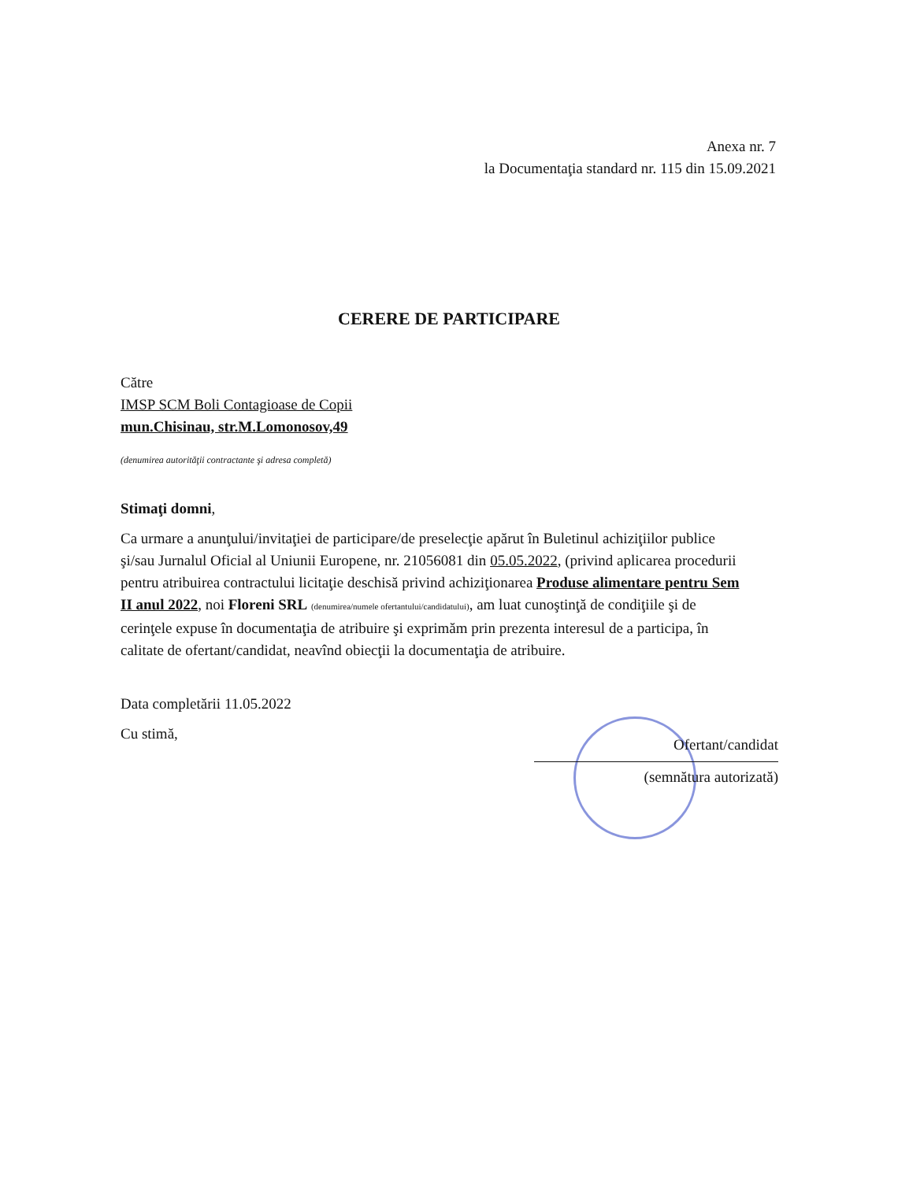Anexa nr. 7
la Documentaţia standard nr. 115 din 15.09.2021
CERERE DE PARTICIPARE
Către
IMSP SCM Boli Contagioase de Copii
mun.Chisinau, str.M.Lomonosov,49
(denumirea autorităţii contractante şi adresa completă)
Stimaţi domni,
Ca urmare a anunţului/invitaţiei de participare/de preselecţie apărut în Buletinul achiziţiilor publice şi/sau Jurnalul Oficial al Uniunii Europene, nr. 21056081 din 05.05.2022, (privind aplicarea procedurii pentru atribuirea contractului licitaţie deschisă privind achiziţionarea Produse alimentare pentru Sem II anul 2022, noi Floreni SRL (denumirea/numele ofertantului/candidatului), am luat cunoştinţă de condiţiile şi de cerinţele expuse în documentaţia de atribuire şi exprimăm prin prezenta interesul de a participa, în calitate de ofertant/candidat, neavînd obiecţii la documentaţia de atribuire.
Data completării 11.05.2022
Cu stimă,
Ofertant/candidat
(semnătura autorizată)